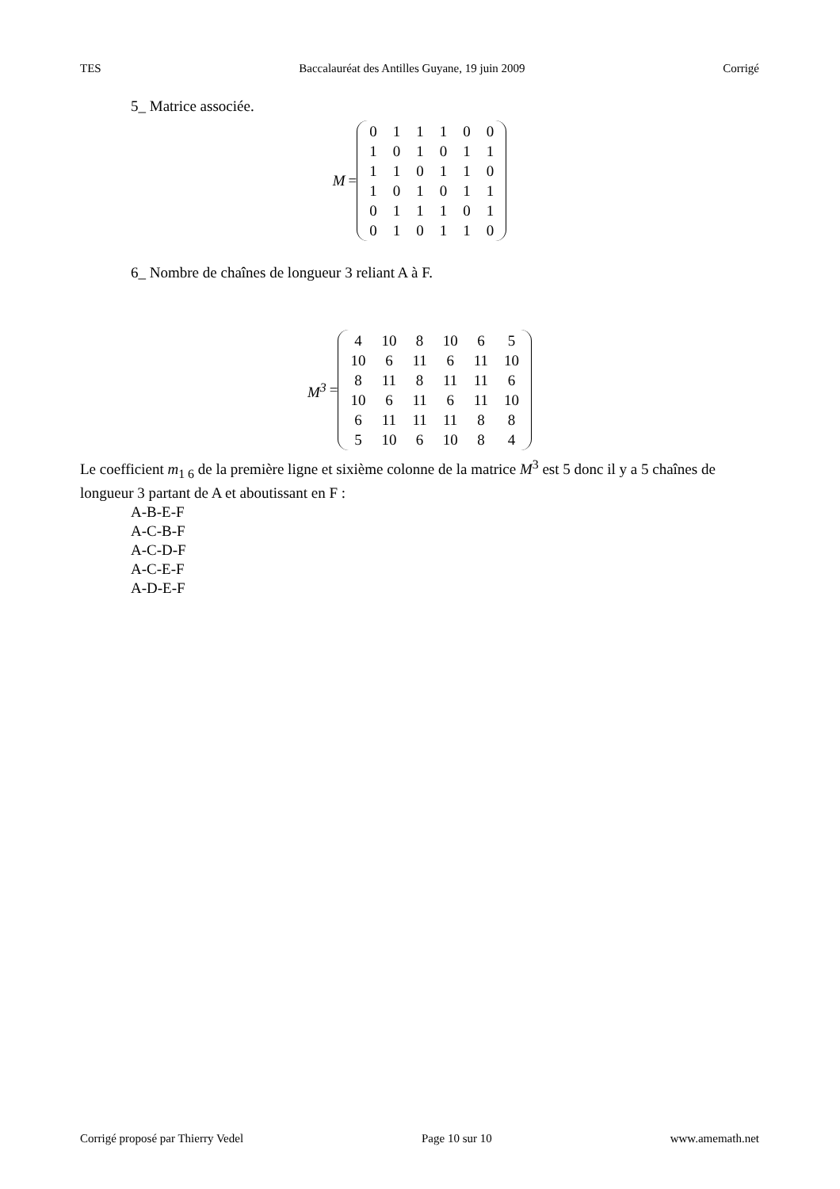TES Baccalauréat des Antilles Guyane, 19 juin 2009 Corrigé
5_ Matrice associée.
M =
| 0 | 1 | 1 | 1 | 0 | 0 |
| 1 | 0 | 1 | 0 | 1 | 1 |
| 1 | 1 | 0 | 1 | 1 | 0 |
| 1 | 0 | 1 | 0 | 1 | 1 |
| 0 | 1 | 1 | 1 | 0 | 1 |
| 0 | 1 | 0 | 1 | 1 | 0 |
6_ Nombre de chaînes de longueur 3 reliant A à F.
M<sup>3</sup> =
| 4 | 10 | 8 | 10 | 6 | 5 |
| 10 | 6 | 11 | 6 | 11 | 10 |
| 8 | 11 | 8 | 11 | 11 | 6 |
| 10 | 6 | 11 | 6 | 11 | 10 |
| 6 | 11 | 11 | 11 | 8 | 8 |
| 5 | 10 | 6 | 10 | 8 | 4 |
Le coefficient m<sub>1 6</sub> de la première ligne et sixième colonne de la matrice M<sup>3</sup> est 5 donc il y a 5 chaînes de longueur 3 partant de A et aboutissant en F :
A-B-E-F
A-C-B-F
A-C-D-F
A-C-E-F
A-D-E-F
Corrigé proposé par Thierry Vedel Page 10 sur 10 www.amemath.net